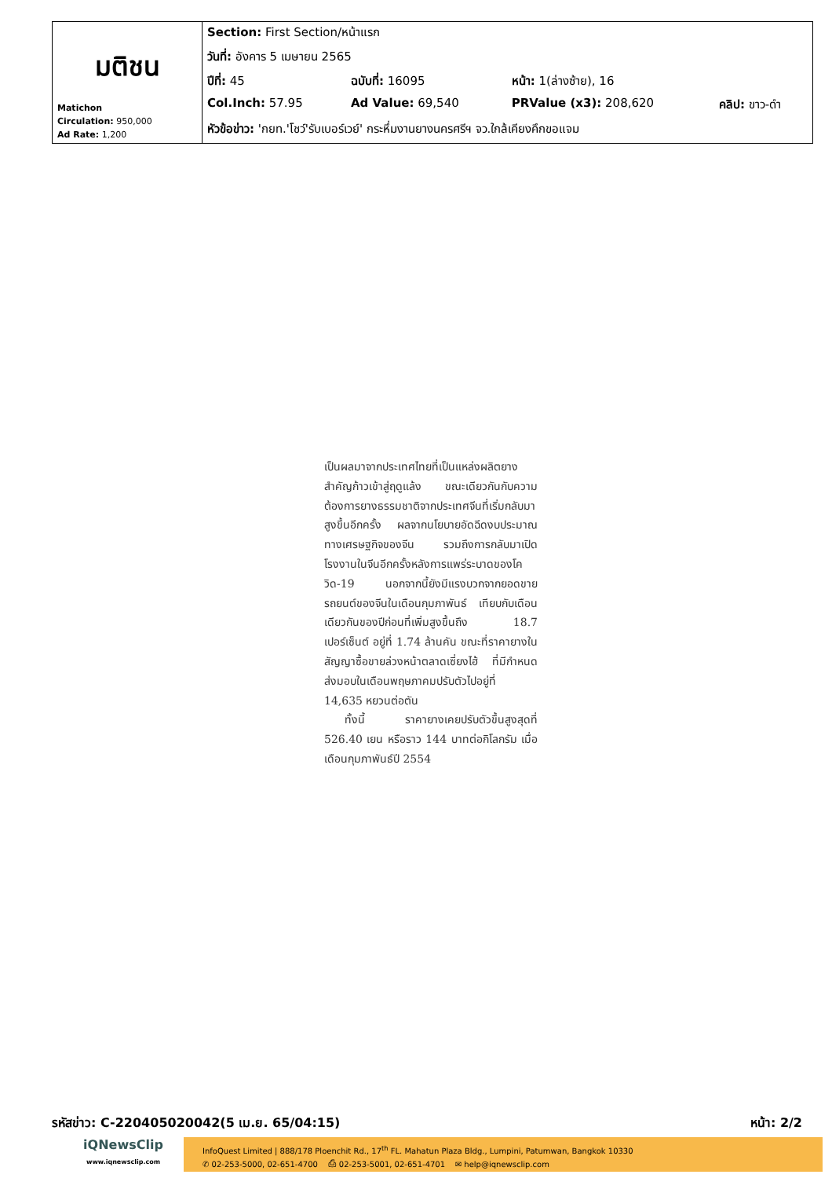| มติชน Matichon Circulation: 950,000 Ad Rate: 1,200 | Section: First Section/หน้าแรก | | | |
| | วันที่: อังคาร 5 เมษายน 2565 | | | |
| | ปีที่: 45 | ฉบับที่: 16095 | หน้า: 1(ล่างซ้าย), 16 | |
| | Col.Inch: 57.95 | Ad Value: 69,540 | PRValue (x3): 208,620 | คลิป: ขาว-ดำ |
| | หัวข้อข่าว: 'กยท.'โชว์'รับเบอร์เวย์' กระหึ่มงานยางนครศรีฯ จว.ใกล้เคียงคึกขอแจม | | | |
เป็นผลมาจากประเทศไทยที่เป็นแหล่งผลิตยางสำคัญก้าวเข้าสู่ฤดูแล้ง ขณะเดียวกันกับความต้องการยางธรรมชาติจากประเทศจีนที่เริ่มกลับมาสูงขึ้นอีกครั้ง ผลจากนโยบายอัดฉีดงบประมาณทางเศรษฐกิจของจีน รวมถึงการกลับมาเปิดโรงงานในจีนอีกครั้งหลังการแพร่ระบาดของโควิด-19 นอกจากนี้ยังมีแรงบวกจากยอดขายรถยนต์ของจีนในเดือนกุมภาพันธ์ เทียบกับเดือนเดียวกันของปีก่อนที่เพิ่มสูงขึ้นถึง 18.7 เปอร์เซ็นต์ อยู่ที่ 1.74 ล้านคัน ขณะที่ราคายางในสัญญาซื้อขายล่วงหน้าตลาดเซี่ยงไฮ้ ที่มีกำหนดส่งมอบในเดือนพฤษภาคมปรับตัวไปอยู่ที่ 14,635 หยวนต่อตัน
ทั้งนี้ ราคายางเคยปรับตัวขึ้นสูงสุดที่ 526.40 เยน หรือราว 144 บาทต่อกิโลกรัม เมื่อเดือนกุมภาพันธ์ปี 2554
รหัสข่าว: C-220405020042(5 เม.ย. 65/04:15) หน้า: 2/2
iQNewsClip
www.iqnewsclip.com
InfoQuest Limited | 888/178 Ploenchit Rd., 17<sup>th</sup> FL. Mahatun Plaza Bldg., Lumpini, Patumwan, Bangkok 10330
✆ 02-253-5000, 02-651-4700 ⎙ 02-253-5001, 02-651-4701 ✉ help@iqnewsclip.com